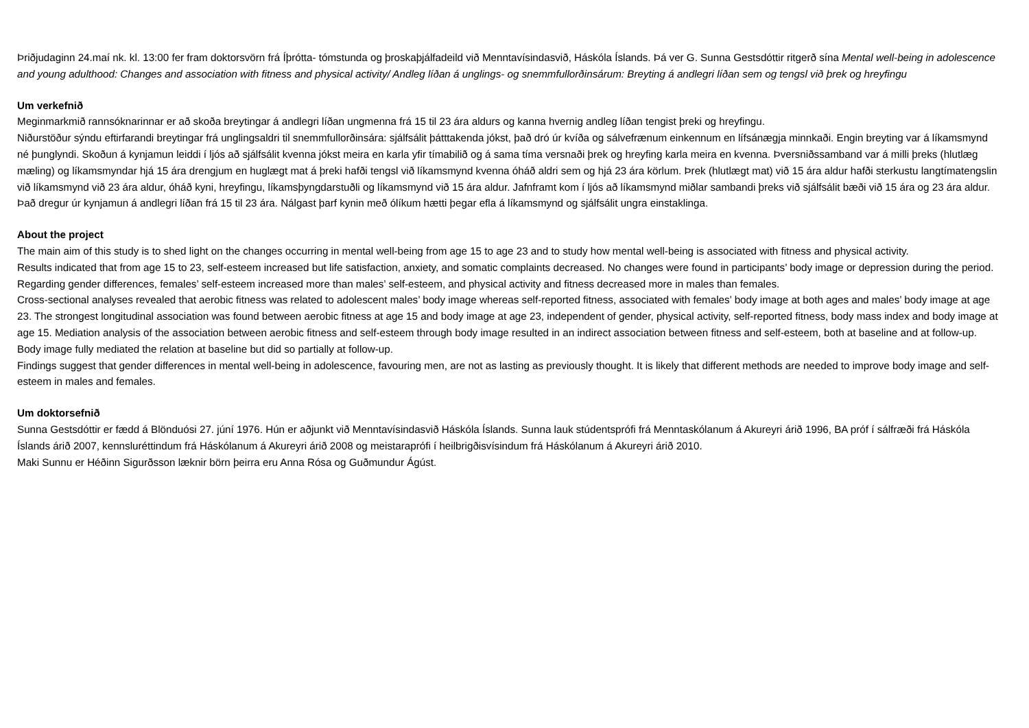Þriðjudaginn 24.maí nk. kl. 13:00 fer fram doktorsvörn frá Íþrótta- tómstunda og þroskaþjálfadeild við Menntavísindasvið, Háskóla Íslands. Þá ver G. Sunna Gestsdóttir ritgerð sína Mental well-being in adolescence and young adulthood: Changes and association with fitness and physical activity/ Andleg líðan á unglings- og snemmfullorðinsárum: Breyting á andlegri líðan sem og tengsl við þrek og hreyfingu
Um verkefnið
Meginmarkmið rannsóknarinnar er að skoða breytingar á andlegri líðan ungmenna frá 15 til 23 ára aldurs og kanna hvernig andleg líðan tengist þreki og hreyfingu.
Niðurstöður sýndu eftirfarandi breytingar frá unglingsaldri til snemmfullorðinsára: sjálfsálit þátttakenda jókst, það dró úr kvíða og sálvefrænum einkennum en lífsánægja minnkaði. Engin breyting var á líkamsmynd né þunglyndi. Skoðun á kynjamun leiddi í ljós að sjálfsálit kvenna jókst meira en karla yfir tímabilið og á sama tíma versnaði þrek og hreyfing karla meira en kvenna. Þversniðssamband var á milli þreks (hlutlæg mæling) og líkamsmyndar hjá 15 ára drengjum en huglægt mat á þreki hafði tengsl við líkamsmynd kvenna óháð aldri sem og hjá 23 ára körlum. Þrek (hlutlægt mat) við 15 ára aldur hafði sterkustu langtímatengslin við líkamsmynd við 23 ára aldur, óháð kyni, hreyfingu, líkamsþyngdarstuðli og líkamsmynd við 15 ára aldur. Jafnframt kom í ljós að líkamsmynd miðlar sambandi þreks við sjálfsálit bæði við 15 ára og 23 ára aldur.
Það dregur úr kynjamun á andlegri líðan frá 15 til 23 ára. Nálgast þarf kynin með ólíkum hætti þegar efla á líkamsmynd og sjálfsálit ungra einstaklinga.
About the project
The main aim of this study is to shed light on the changes occurring in mental well-being from age 15 to age 23 and to study how mental well-being is associated with fitness and physical activity.
Results indicated that from age 15 to 23, self-esteem increased but life satisfaction, anxiety, and somatic complaints decreased. No changes were found in participants’ body image or depression during the period. Regarding gender differences, females’ self-esteem increased more than males’ self-esteem, and physical activity and fitness decreased more in males than females.
Cross-sectional analyses revealed that aerobic fitness was related to adolescent males’ body image whereas self-reported fitness, associated with females’ body image at both ages and males’ body image at age 23. The strongest longitudinal association was found between aerobic fitness at age 15 and body image at age 23, independent of gender, physical activity, self-reported fitness, body mass index and body image at age 15. Mediation analysis of the association between aerobic fitness and self-esteem through body image resulted in an indirect association between fitness and self-esteem, both at baseline and at follow-up. Body image fully mediated the relation at baseline but did so partially at follow-up.
Findings suggest that gender differences in mental well-being in adolescence, favouring men, are not as lasting as previously thought. It is likely that different methods are needed to improve body image and self-esteem in males and females.
Um doktorsefnið
Sunna Gestsdóttir er fædd á Blönduósi 27. júní 1976. Hún er aðjunkt við Menntavísindasvið Háskóla Íslands. Sunna lauk stúdentsprófi frá Menntaskólanum á Akureyri árið 1996, BA próf í sálfræði frá Háskóla Íslands árið 2007, kennsluréttindum frá Háskólanum á Akureyri árið 2008 og meistaraprófi í heilbrigðisvísindum frá Háskólanum á Akureyri árið 2010.
Maki Sunnu er Héðinn Sigurðsson læknir börn þeirra eru Anna Rósa og Guðmundur Ágúst.